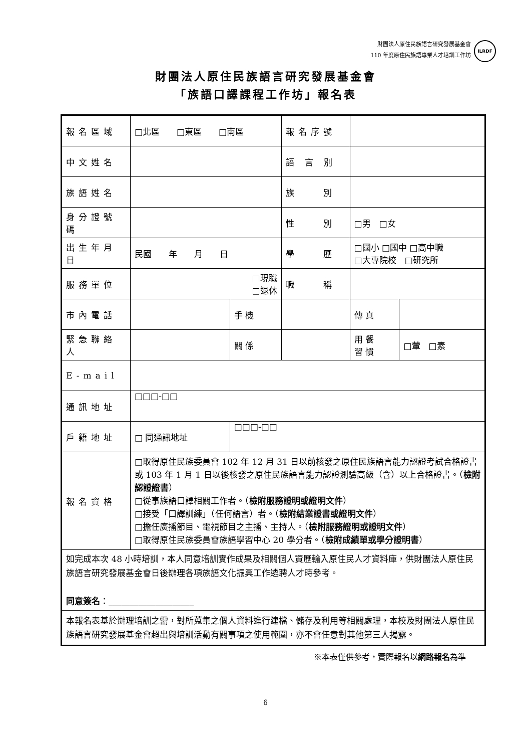財團法人原住民族語言研究發展基金會
110 年度原住民族語專業人才培訓工作坊
ILRDF
財團法人原住民族語言研究發展基金會
「族語口譯課程工作坊」報名表
| 報名區域 | □北區 □東區 □南區 | | | 報名序號 | | |
| 中文姓名 | | | | 語 言 別 | | |
| 族語姓名 | | | | 族 別 | | |
| 身分證號碼 | | | | 性 別 | □男 □女 | |
| 出生年月日 | 民國 年 月 日 | | | 學 歷 | □國小 □國中 □高中職 □大專院校 □研究所 | |
| 服務單位 | □現職 □退休 | | | 職 稱 | | |
| 市內電話 | | 手 機 | | | 傳 真 | |
| 緊急聯絡人 | | 關 係 | | | 用 餐 習 慣 | □葷 □素 |
| E-mail | | | | | | |
| 通訊地址 | □□□-□□ | | | | | |
| 戶籍地址 | □ 同通訊地址 | □□□-□□ | | | | |
| 報名資格 | □取得原住民族委員會 102 年 12 月 31 日以前核發之原住民族語言能力認證考試合格證書或 103 年 1 月 1 日以後核發之原住民族語言能力認證測驗高級（含）以上合格證書。（ 檢附認證證書 ） □從事族語口譯相關工作者。（ 檢附服務證明或證明文件 ） □接受「口譯訓練」（任何語言）者。（ 檢附結業證書或證明文件 ） □擔任廣播節目、電視節目之主播、主持人。（ 檢附服務證明或證明文件 ） □取得原住民族委員會族語學習中心 20 學分者。（ 檢附成績單或學分證明書 ） | | | | | |
| 如完成本次 48 小時培訓，本人同意培訓實作成果及相關個人資歷輸入原住民人才資料庫，供財團法人原住民族語言研究發展基金會日後辦理各項族語文化振興工作遴聘人才時參考。 同意簽名 ：____________________ | | | | | | |
| 本報名表基於辦理培訓之需，對所蒐集之個人資料進行建檔、儲存及利用等相關處理，本校及財團法人原住民族語言研究發展基金會超出與培訓活動有關事項之使用範圍，亦不會任意對其他第三人揭露。 | | | | | | |
※本表僅供參考，實際報名以網路報名為準
6